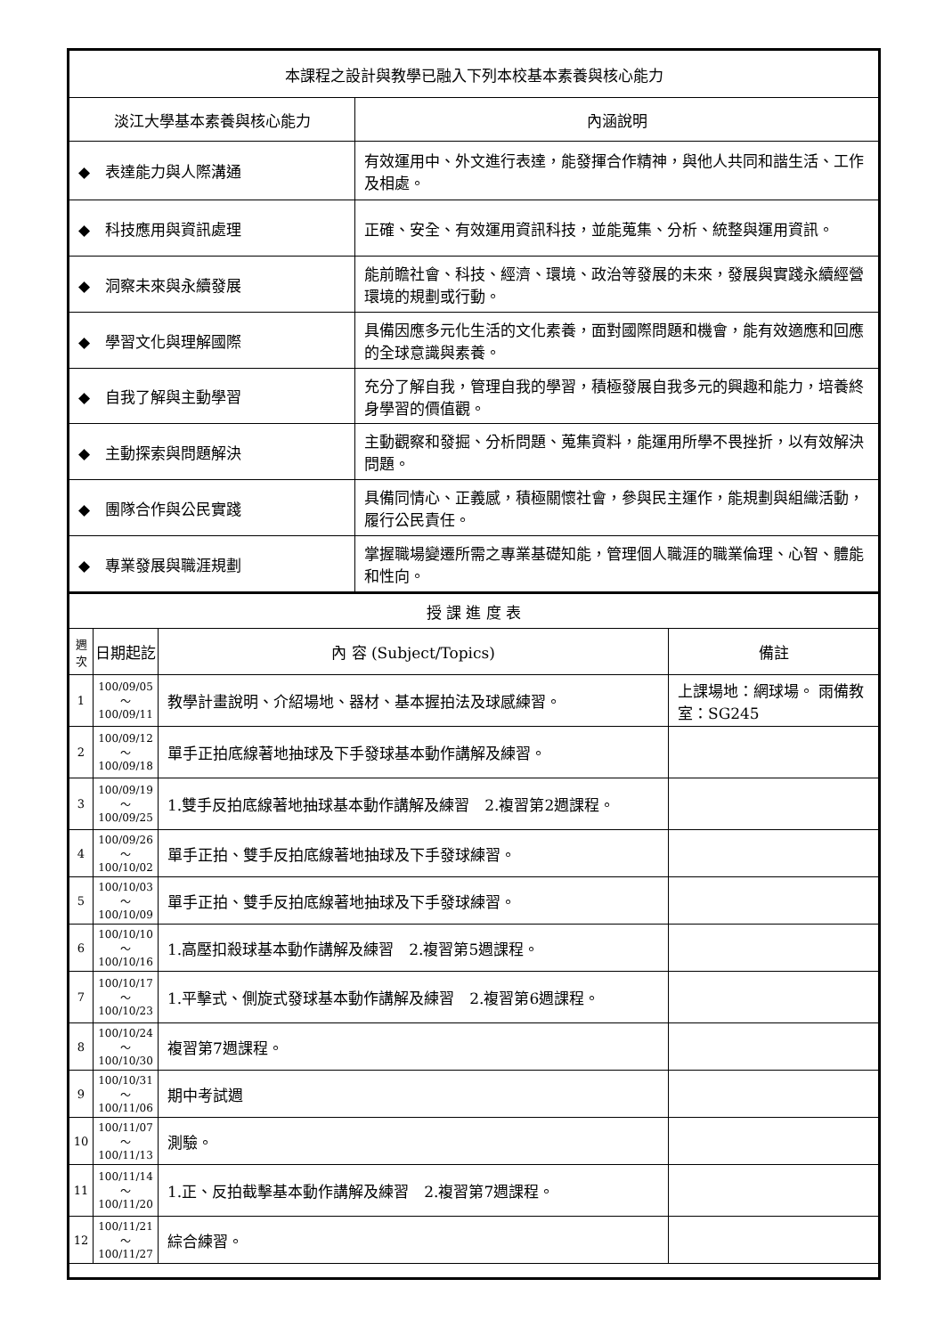| 本課程之設計與教學已融入下列本校基本素養與核心能力 | |
| --- | --- |
| 淡江大學基本素養與核心能力 | 內涵說明 |
| ◆ 表達能力與人際溝通 | 有效運用中、外文進行表達，能發揮合作精神，與他人共同和諧生活、工作及相處。 |
| ◆ 科技應用與資訊處理 | 正確、安全、有效運用資訊科技，並能蒐集、分析、統整與運用資訊。 |
| ◆ 洞察未來與永續發展 | 能前瞻社會、科技、經濟、環境、政治等發展的未來，發展與實踐永續經營環境的規劃或行動。 |
| ◆ 學習文化與理解國際 | 具備因應多元化生活的文化素養，面對國際問題和機會，能有效適應和回應的全球意識與素養。 |
| ◆ 自我了解與主動學習 | 充分了解自我，管理自我的學習，積極發展自我多元的興趣和能力，培養終身學習的價值觀。 |
| ◆ 主動探索與問題解決 | 主動觀察和發掘、分析問題、蒐集資料，能運用所學不畏挫折，以有效解決問題。 |
| ◆ 團隊合作與公民實踐 | 具備同情心、正義感，積極關懷社會，參與民主運作，能規劃與組織活動，履行公民責任。 |
| ◆ 專業發展與職涯規劃 | 掌握職場變遷所需之專業基礎知能，管理個人職涯的職業倫理、心智、體能和性向。 |
| 授 課 進 度 表 | | | |
| --- | --- | --- | --- |
| 週 次 | 日期起訖 | 內 容 (Subject/Topics) | 備註 |
| 1 | 100/09/05～ 100/09/11 | 教學計畫說明、介紹場地、器材、基本握拍法及球感練習。 | 上課場地：網球場。 雨備教室：SG245 |
| 2 | 100/09/12～ 100/09/18 | 單手正拍底線著地抽球及下手發球基本動作講解及練習。 | |
| 3 | 100/09/19～ 100/09/25 | 1.雙手反拍底線著地抽球基本動作講解及練習 2.複習第2週課程。 | |
| 4 | 100/09/26～ 100/10/02 | 單手正拍、雙手反拍底線著地抽球及下手發球練習。 | |
| 5 | 100/10/03～ 100/10/09 | 單手正拍、雙手反拍底線著地抽球及下手發球練習。 | |
| 6 | 100/10/10～ 100/10/16 | 1.高壓扣殺球基本動作講解及練習 2.複習第5週課程。 | |
| 7 | 100/10/17～ 100/10/23 | 1.平擊式、側旋式發球基本動作講解及練習 2.複習第6週課程。 | |
| 8 | 100/10/24～ 100/10/30 | 複習第7週課程。 | |
| 9 | 100/10/31～ 100/11/06 | 期中考試週 | |
| 10 | 100/11/07～ 100/11/13 | 測驗。 | |
| 11 | 100/11/14～ 100/11/20 | 1.正、反拍截擊基本動作講解及練習 2.複習第7週課程。 | |
| 12 | 100/11/21～ 100/11/27 | 綜合練習。 | |